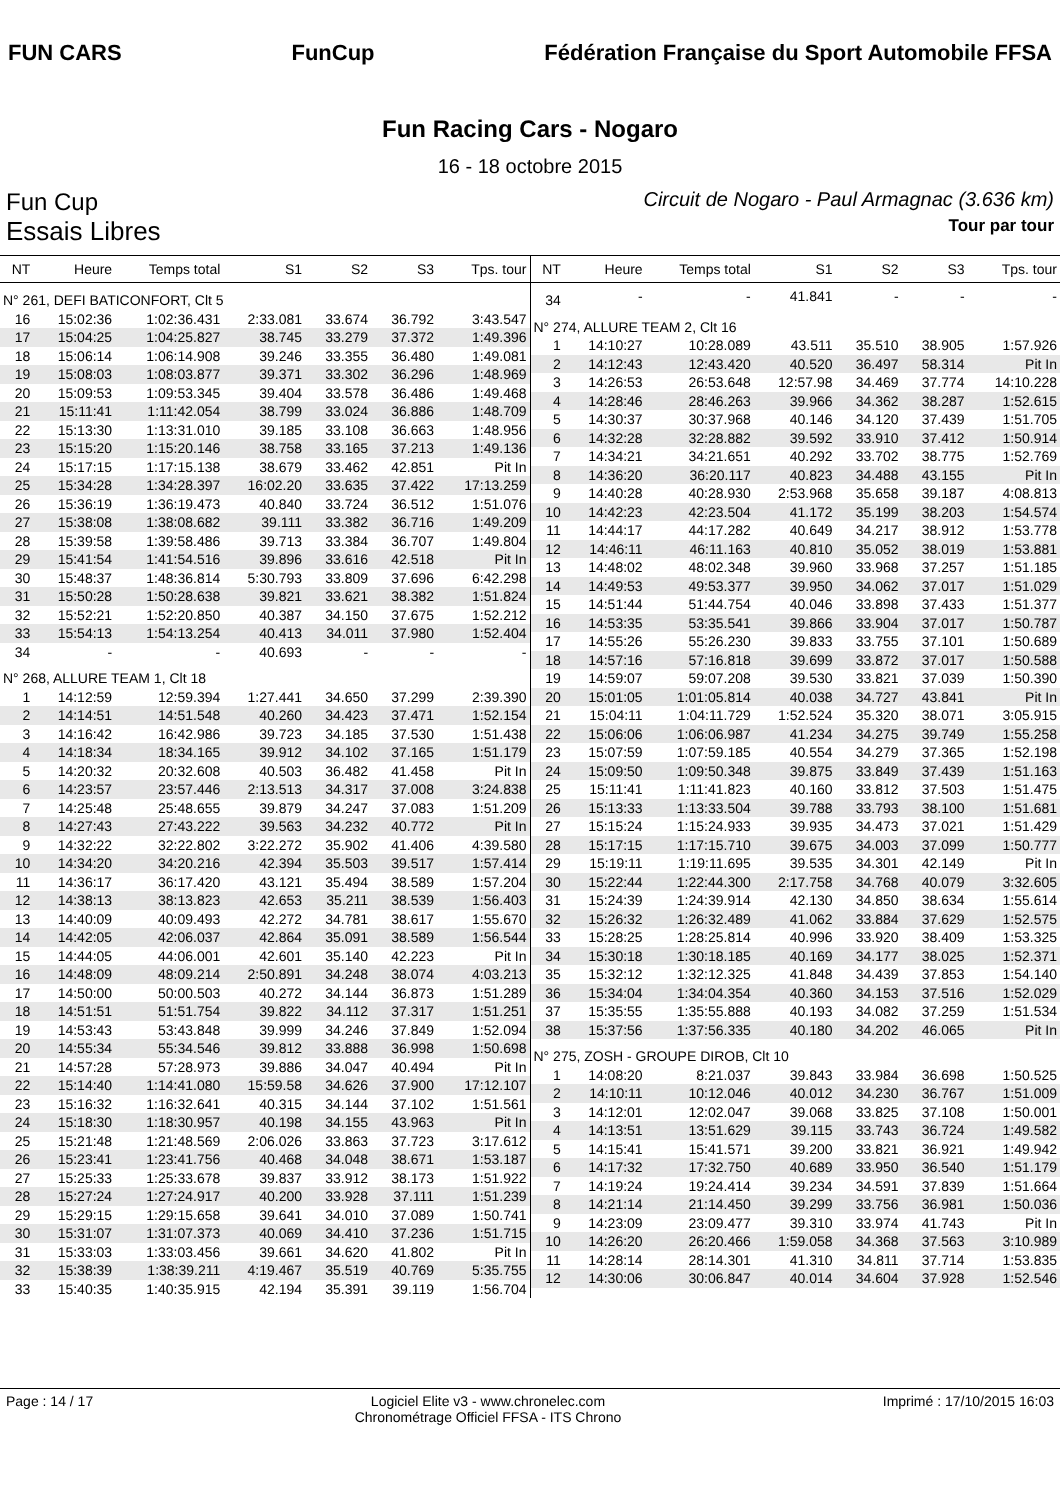FUN CARS FunCup
Fédération Française du Sport Automobile FFSA
Fun Racing Cars - Nogaro
16 - 18 octobre 2015
Fun Cup Circuit de Nogaro - Paul Armagnac (3.636 km)
Essais Libres Tour par tour
| NT | Heure | Temps total | S1 | S2 | S3 | Tps. tour |
| --- | --- | --- | --- | --- | --- | --- |
| N° 261, DEFI BATICONFORT, Clt 5 | | | | | | |
| 16 | 15:02:36 | 1:02:36.431 | 2:33.081 | 33.674 | 36.792 | 3:43.547 |
| 17 | 15:04:25 | 1:04:25.827 | 38.745 | 33.279 | 37.372 | 1:49.396 |
| 18 | 15:06:14 | 1:06:14.908 | 39.246 | 33.355 | 36.480 | 1:49.081 |
| 19 | 15:08:03 | 1:08:03.877 | 39.371 | 33.302 | 36.296 | 1:48.969 |
| 20 | 15:09:53 | 1:09:53.345 | 39.404 | 33.578 | 36.486 | 1:49.468 |
| 21 | 15:11:41 | 1:11:42.054 | 38.799 | 33.024 | 36.886 | 1:48.709 |
| 22 | 15:13:30 | 1:13:31.010 | 39.185 | 33.108 | 36.663 | 1:48.956 |
| 23 | 15:15:20 | 1:15:20.146 | 38.758 | 33.165 | 37.213 | 1:49.136 |
| 24 | 15:17:15 | 1:17:15.138 | 38.679 | 33.462 | 42.851 | Pit In |
| 25 | 15:34:28 | 1:34:28.397 | 16:02.20 | 33.635 | 37.422 | 17:13.259 |
| 26 | 15:36:19 | 1:36:19.473 | 40.840 | 33.724 | 36.512 | 1:51.076 |
| 27 | 15:38:08 | 1:38:08.682 | 39.111 | 33.382 | 36.716 | 1:49.209 |
| 28 | 15:39:58 | 1:39:58.486 | 39.713 | 33.384 | 36.707 | 1:49.804 |
| 29 | 15:41:54 | 1:41:54.516 | 39.896 | 33.616 | 42.518 | Pit In |
| 30 | 15:48:37 | 1:48:36.814 | 5:30.793 | 33.809 | 37.696 | 6:42.298 |
| 31 | 15:50:28 | 1:50:28.638 | 39.821 | 33.621 | 38.382 | 1:51.824 |
| 32 | 15:52:21 | 1:52:20.850 | 40.387 | 34.150 | 37.675 | 1:52.212 |
| 33 | 15:54:13 | 1:54:13.254 | 40.413 | 34.011 | 37.980 | 1:52.404 |
| 34 | - | - | 40.693 | - | - | - |
| N° 268, ALLURE TEAM 1, Clt 18 | | | | | | |
| 1 | 14:12:59 | 12:59.394 | 1:27.441 | 34.650 | 37.299 | 2:39.390 |
| 2 | 14:14:51 | 14:51.548 | 40.260 | 34.423 | 37.471 | 1:52.154 |
| 3 | 14:16:42 | 16:42.986 | 39.723 | 34.185 | 37.530 | 1:51.438 |
| 4 | 14:18:34 | 18:34.165 | 39.912 | 34.102 | 37.165 | 1:51.179 |
| 5 | 14:20:32 | 20:32.608 | 40.503 | 36.482 | 41.458 | Pit In |
| 6 | 14:23:57 | 23:57.446 | 2:13.513 | 34.317 | 37.008 | 3:24.838 |
| 7 | 14:25:48 | 25:48.655 | 39.879 | 34.247 | 37.083 | 1:51.209 |
| 8 | 14:27:43 | 27:43.222 | 39.563 | 34.232 | 40.772 | Pit In |
| 9 | 14:32:22 | 32:22.802 | 3:22.272 | 35.902 | 41.406 | 4:39.580 |
| 10 | 14:34:20 | 34:20.216 | 42.394 | 35.503 | 39.517 | 1:57.414 |
| 11 | 14:36:17 | 36:17.420 | 43.121 | 35.494 | 38.589 | 1:57.204 |
| 12 | 14:38:13 | 38:13.823 | 42.653 | 35.211 | 38.539 | 1:56.403 |
| 13 | 14:40:09 | 40:09.493 | 42.272 | 34.781 | 38.617 | 1:55.670 |
| 14 | 14:42:05 | 42:06.037 | 42.864 | 35.091 | 38.589 | 1:56.544 |
| 15 | 14:44:05 | 44:06.001 | 42.601 | 35.140 | 42.223 | Pit In |
| 16 | 14:48:09 | 48:09.214 | 2:50.891 | 34.248 | 38.074 | 4:03.213 |
| 17 | 14:50:00 | 50:00.503 | 40.272 | 34.144 | 36.873 | 1:51.289 |
| 18 | 14:51:51 | 51:51.754 | 39.822 | 34.112 | 37.317 | 1:51.251 |
| 19 | 14:53:43 | 53:43.848 | 39.999 | 34.246 | 37.849 | 1:52.094 |
| 20 | 14:55:34 | 55:34.546 | 39.812 | 33.888 | 36.998 | 1:50.698 |
| 21 | 14:57:28 | 57:28.973 | 39.886 | 34.047 | 40.494 | Pit In |
| 22 | 15:14:40 | 1:14:41.080 | 15:59.58 | 34.626 | 37.900 | 17:12.107 |
| 23 | 15:16:32 | 1:16:32.641 | 40.315 | 34.144 | 37.102 | 1:51.561 |
| 24 | 15:18:30 | 1:18:30.957 | 40.198 | 34.155 | 43.963 | Pit In |
| 25 | 15:21:48 | 1:21:48.569 | 2:06.026 | 33.863 | 37.723 | 3:17.612 |
| 26 | 15:23:41 | 1:23:41.756 | 40.468 | 34.048 | 38.671 | 1:53.187 |
| 27 | 15:25:33 | 1:25:33.678 | 39.837 | 33.912 | 38.173 | 1:51.922 |
| 28 | 15:27:24 | 1:27:24.917 | 40.200 | 33.928 | 37.111 | 1:51.239 |
| 29 | 15:29:15 | 1:29:15.658 | 39.641 | 34.010 | 37.089 | 1:50.741 |
| 30 | 15:31:07 | 1:31:07.373 | 40.069 | 34.410 | 37.236 | 1:51.715 |
| 31 | 15:33:03 | 1:33:03.456 | 39.661 | 34.620 | 41.802 | Pit In |
| 32 | 15:38:39 | 1:38:39.211 | 4:19.467 | 35.519 | 40.769 | 5:35.755 |
| 33 | 15:40:35 | 1:40:35.915 | 42.194 | 35.391 | 39.119 | 1:56.704 |
| NT | Heure | Temps total | S1 | S2 | S3 | Tps. tour |
| --- | --- | --- | --- | --- | --- | --- |
| 34 | - | - | 41.841 | - | - | - |
| N° 274, ALLURE TEAM 2, Clt 16 | | | | | | |
| 1 | 14:10:27 | 10:28.089 | 43.511 | 35.510 | 38.905 | 1:57.926 |
| 2 | 14:12:43 | 12:43.420 | 40.520 | 36.497 | 58.314 | Pit In |
| 3 | 14:26:53 | 26:53.648 | 12:57.98 | 34.469 | 37.774 | 14:10.228 |
| 4 | 14:28:46 | 28:46.263 | 39.966 | 34.362 | 38.287 | 1:52.615 |
| 5 | 14:30:37 | 30:37.968 | 40.146 | 34.120 | 37.439 | 1:51.705 |
| 6 | 14:32:28 | 32:28.882 | 39.592 | 33.910 | 37.412 | 1:50.914 |
| 7 | 14:34:21 | 34:21.651 | 40.292 | 33.702 | 38.775 | 1:52.769 |
| 8 | 14:36:20 | 36:20.117 | 40.823 | 34.488 | 43.155 | Pit In |
| 9 | 14:40:28 | 40:28.930 | 2:53.968 | 35.658 | 39.187 | 4:08.813 |
| 10 | 14:42:23 | 42:23.504 | 41.172 | 35.199 | 38.203 | 1:54.574 |
| 11 | 14:44:17 | 44:17.282 | 40.649 | 34.217 | 38.912 | 1:53.778 |
| 12 | 14:46:11 | 46:11.163 | 40.810 | 35.052 | 38.019 | 1:53.881 |
| 13 | 14:48:02 | 48:02.348 | 39.960 | 33.968 | 37.257 | 1:51.185 |
| 14 | 14:49:53 | 49:53.377 | 39.950 | 34.062 | 37.017 | 1:51.029 |
| 15 | 14:51:44 | 51:44.754 | 40.046 | 33.898 | 37.433 | 1:51.377 |
| 16 | 14:53:35 | 53:35.541 | 39.866 | 33.904 | 37.017 | 1:50.787 |
| 17 | 14:55:26 | 55:26.230 | 39.833 | 33.755 | 37.101 | 1:50.689 |
| 18 | 14:57:16 | 57:16.818 | 39.699 | 33.872 | 37.017 | 1:50.588 |
| 19 | 14:59:07 | 59:07.208 | 39.530 | 33.821 | 37.039 | 1:50.390 |
| 20 | 15:01:05 | 1:01:05.814 | 40.038 | 34.727 | 43.841 | Pit In |
| 21 | 15:04:11 | 1:04:11.729 | 1:52.524 | 35.320 | 38.071 | 3:05.915 |
| 22 | 15:06:06 | 1:06:06.987 | 41.234 | 34.275 | 39.749 | 1:55.258 |
| 23 | 15:07:59 | 1:07:59.185 | 40.554 | 34.279 | 37.365 | 1:52.198 |
| 24 | 15:09:50 | 1:09:50.348 | 39.875 | 33.849 | 37.439 | 1:51.163 |
| 25 | 15:11:41 | 1:11:41.823 | 40.160 | 33.812 | 37.503 | 1:51.475 |
| 26 | 15:13:33 | 1:13:33.504 | 39.788 | 33.793 | 38.100 | 1:51.681 |
| 27 | 15:15:24 | 1:15:24.933 | 39.935 | 34.473 | 37.021 | 1:51.429 |
| 28 | 15:17:15 | 1:17:15.710 | 39.675 | 34.003 | 37.099 | 1:50.777 |
| 29 | 15:19:11 | 1:19:11.695 | 39.535 | 34.301 | 42.149 | Pit In |
| 30 | 15:22:44 | 1:22:44.300 | 2:17.758 | 34.768 | 40.079 | 3:32.605 |
| 31 | 15:24:39 | 1:24:39.914 | 42.130 | 34.850 | 38.634 | 1:55.614 |
| 32 | 15:26:32 | 1:26:32.489 | 41.062 | 33.884 | 37.629 | 1:52.575 |
| 33 | 15:28:25 | 1:28:25.814 | 40.996 | 33.920 | 38.409 | 1:53.325 |
| 34 | 15:30:18 | 1:30:18.185 | 40.169 | 34.177 | 38.025 | 1:52.371 |
| 35 | 15:32:12 | 1:32:12.325 | 41.848 | 34.439 | 37.853 | 1:54.140 |
| 36 | 15:34:04 | 1:34:04.354 | 40.360 | 34.153 | 37.516 | 1:52.029 |
| 37 | 15:35:55 | 1:35:55.888 | 40.193 | 34.082 | 37.259 | 1:51.534 |
| 38 | 15:37:56 | 1:37:56.335 | 40.180 | 34.202 | 46.065 | Pit In |
| N° 275, ZOSH - GROUPE DIROB, Clt 10 | | | | | | |
| 1 | 14:08:20 | 8:21.037 | 39.843 | 33.984 | 36.698 | 1:50.525 |
| 2 | 14:10:11 | 10:12.046 | 40.012 | 34.230 | 36.767 | 1:51.009 |
| 3 | 14:12:01 | 12:02.047 | 39.068 | 33.825 | 37.108 | 1:50.001 |
| 4 | 14:13:51 | 13:51.629 | 39.115 | 33.743 | 36.724 | 1:49.582 |
| 5 | 14:15:41 | 15:41.571 | 39.200 | 33.821 | 36.921 | 1:49.942 |
| 6 | 14:17:32 | 17:32.750 | 40.689 | 33.950 | 36.540 | 1:51.179 |
| 7 | 14:19:24 | 19:24.414 | 39.234 | 34.591 | 37.839 | 1:51.664 |
| 8 | 14:21:14 | 21:14.450 | 39.299 | 33.756 | 36.981 | 1:50.036 |
| 9 | 14:23:09 | 23:09.477 | 39.310 | 33.974 | 41.743 | Pit In |
| 10 | 14:26:20 | 26:20.466 | 1:59.058 | 34.368 | 37.563 | 3:10.989 |
| 11 | 14:28:14 | 28:14.301 | 41.310 | 34.811 | 37.714 | 1:53.835 |
| 12 | 14:30:06 | 30:06.847 | 40.014 | 34.604 | 37.928 | 1:52.546 |
Page : 14 / 17 Logiciel Elite v3 - www.chronelec.com
Chronométrage Officiel FFSA - ITS Chrono Imprimé : 17/10/2015 16:03